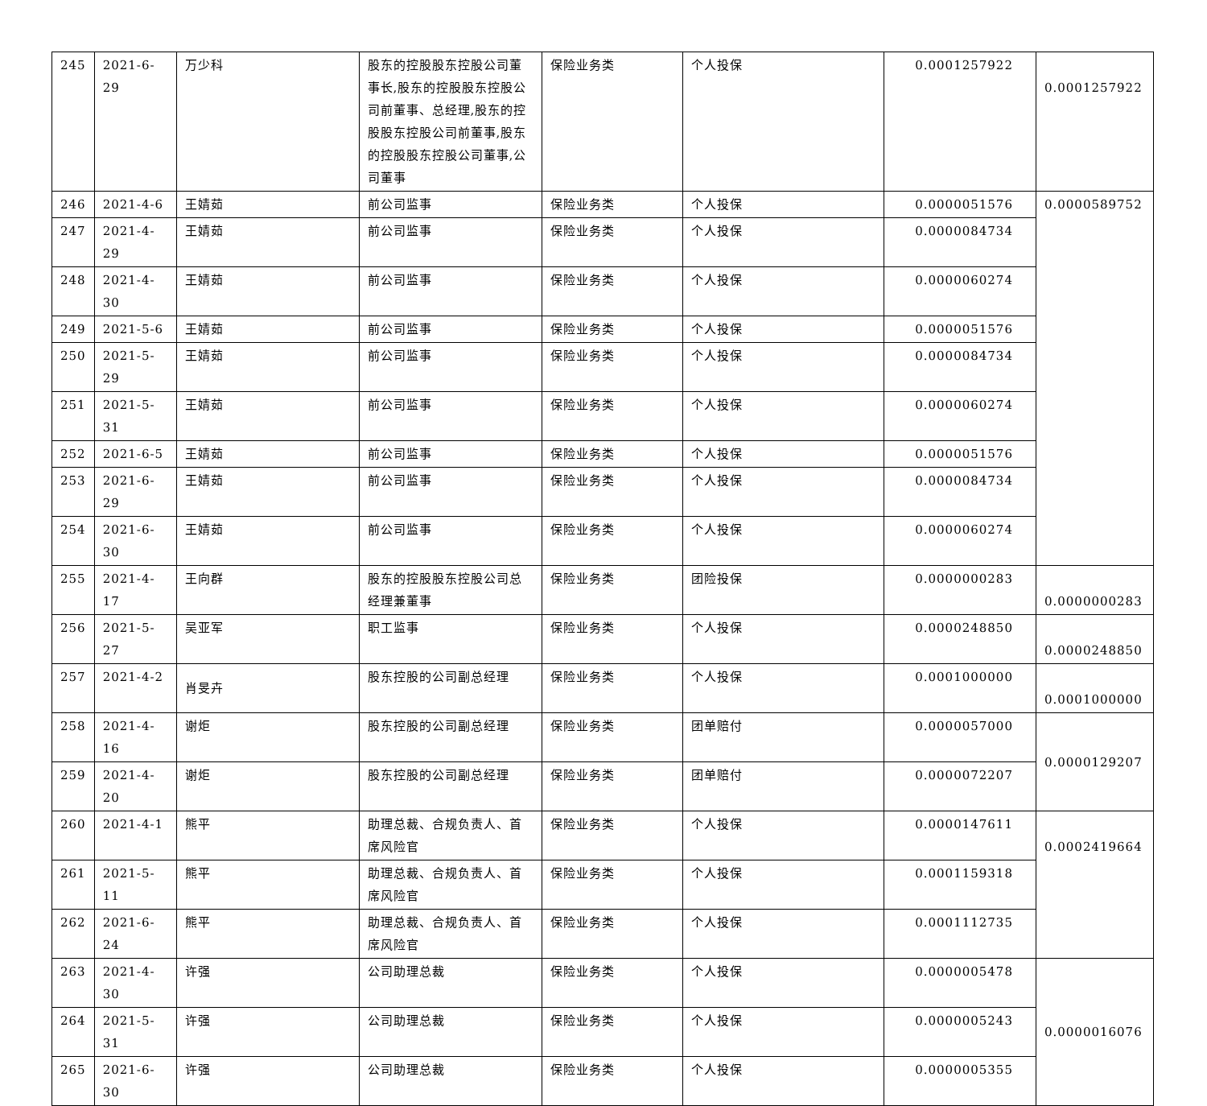| 245 | 2021-6-29 | 万少科 | 股东的控股股东控股公司董事长,股东的控股股东控股公司前董事、总经理,股东的控股股东控股公司前董事,股东的控股股东控股公司董事,公司董事 | 保险业务类 | 个人投保 | 0.0001257922 | 0.0001257922 |
| 246 | 2021-4-6 | 王婧茹 | 前公司监事 | 保险业务类 | 个人投保 | 0.0000051576 | 0.0000589752 |
| 247 | 2021-4-29 | 王婧茹 | 前公司监事 | 保险业务类 | 个人投保 | 0.0000084734 | |
| 248 | 2021-4-30 | 王婧茹 | 前公司监事 | 保险业务类 | 个人投保 | 0.0000060274 | |
| 249 | 2021-5-6 | 王婧茹 | 前公司监事 | 保险业务类 | 个人投保 | 0.0000051576 | |
| 250 | 2021-5-29 | 王婧茹 | 前公司监事 | 保险业务类 | 个人投保 | 0.0000084734 | |
| 251 | 2021-5-31 | 王婧茹 | 前公司监事 | 保险业务类 | 个人投保 | 0.0000060274 | |
| 252 | 2021-6-5 | 王婧茹 | 前公司监事 | 保险业务类 | 个人投保 | 0.0000051576 | |
| 253 | 2021-6-29 | 王婧茹 | 前公司监事 | 保险业务类 | 个人投保 | 0.0000084734 | |
| 254 | 2021-6-30 | 王婧茹 | 前公司监事 | 保险业务类 | 个人投保 | 0.0000060274 | |
| 255 | 2021-4-17 | 王向群 | 股东的控股股东控股公司总经理兼董事 | 保险业务类 | 团险投保 | 0.0000000283 | 0.0000000283 |
| 256 | 2021-5-27 | 吴亚军 | 职工监事 | 保险业务类 | 个人投保 | 0.0000248850 | 0.0000248850 |
| 257 | 2021-4-2 | 肖旻卉 | 股东控股的公司副总经理 | 保险业务类 | 个人投保 | 0.0001000000 | 0.0001000000 |
| 258 | 2021-4-16 | 谢炬 | 股东控股的公司副总经理 | 保险业务类 | 团单赔付 | 0.0000057000 | 0.0000129207 |
| 259 | 2021-4-20 | 谢炬 | 股东控股的公司副总经理 | 保险业务类 | 团单赔付 | 0.0000072207 | |
| 260 | 2021-4-1 | 熊平 | 助理总裁、合规负责人、首席风险官 | 保险业务类 | 个人投保 | 0.0000147611 | 0.0002419664 |
| 261 | 2021-5-11 | 熊平 | 助理总裁、合规负责人、首席风险官 | 保险业务类 | 个人投保 | 0.0001159318 | |
| 262 | 2021-6-24 | 熊平 | 助理总裁、合规负责人、首席风险官 | 保险业务类 | 个人投保 | 0.0001112735 | |
| 263 | 2021-4-30 | 许强 | 公司助理总裁 | 保险业务类 | 个人投保 | 0.0000005478 | 0.0000016076 |
| 264 | 2021-5-31 | 许强 | 公司助理总裁 | 保险业务类 | 个人投保 | 0.0000005243 | |
| 265 | 2021-6-30 | 许强 | 公司助理总裁 | 保险业务类 | 个人投保 | 0.0000005355 | |